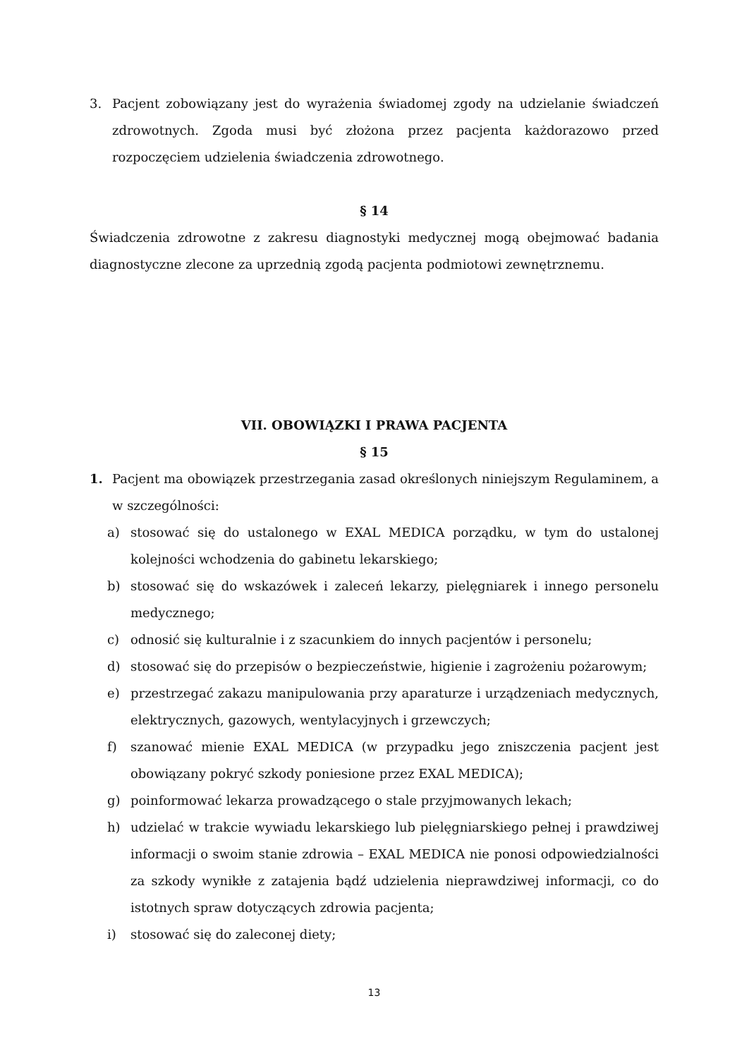3. Pacjent zobowiązany jest do wyrażenia świadomej zgody na udzielanie świadczeń zdrowotnych. Zgoda musi być złożona przez pacjenta każdorazowo przed rozpoczęciem udzielenia świadczenia zdrowotnego.
§ 14
Świadczenia zdrowotne z zakresu diagnostyki medycznej mogą obejmować badania diagnostyczne zlecone za uprzednią zgodą pacjenta podmiotowi zewnętrznemu.
VII. OBOWIĄZKI I PRAWA PACJENTA
§ 15
1. Pacjent ma obowiązek przestrzegania zasad określonych niniejszym Regulaminem, a w szczególności:
a) stosować się do ustalonego w EXAL MEDICA porządku, w tym do ustalonej kolejności wchodzenia do gabinetu lekarskiego;
b) stosować się do wskazówek i zaleceń lekarzy, pielęgniarek i innego personelu medycznego;
c) odnosić się kulturalnie i z szacunkiem do innych pacjentów i personelu;
d) stosować się do przepisów o bezpieczeństwie, higienie i zagrożeniu pożarowym;
e) przestrzegać zakazu manipulowania przy aparaturze i urządzeniach medycznych, elektrycznych, gazowych, wentylacyjnych i grzewczych;
f) szanować mienie EXAL MEDICA (w przypadku jego zniszczenia pacjent jest obowiązany pokryć szkody poniesione przez EXAL MEDICA);
g) poinformować lekarza prowadzącego o stale przyjmowanych lekach;
h) udzielać w trakcie wywiadu lekarskiego lub pielęgniarskiego pełnej i prawdziwej informacji o swoim stanie zdrowia – EXAL MEDICA nie ponosi odpowiedzialności za szkody wynikłe z zatajenia bądź udzielenia nieprawdziwej informacji, co do istotnych spraw dotyczących zdrowia pacjenta;
i) stosować się do zaleconej diety;
13